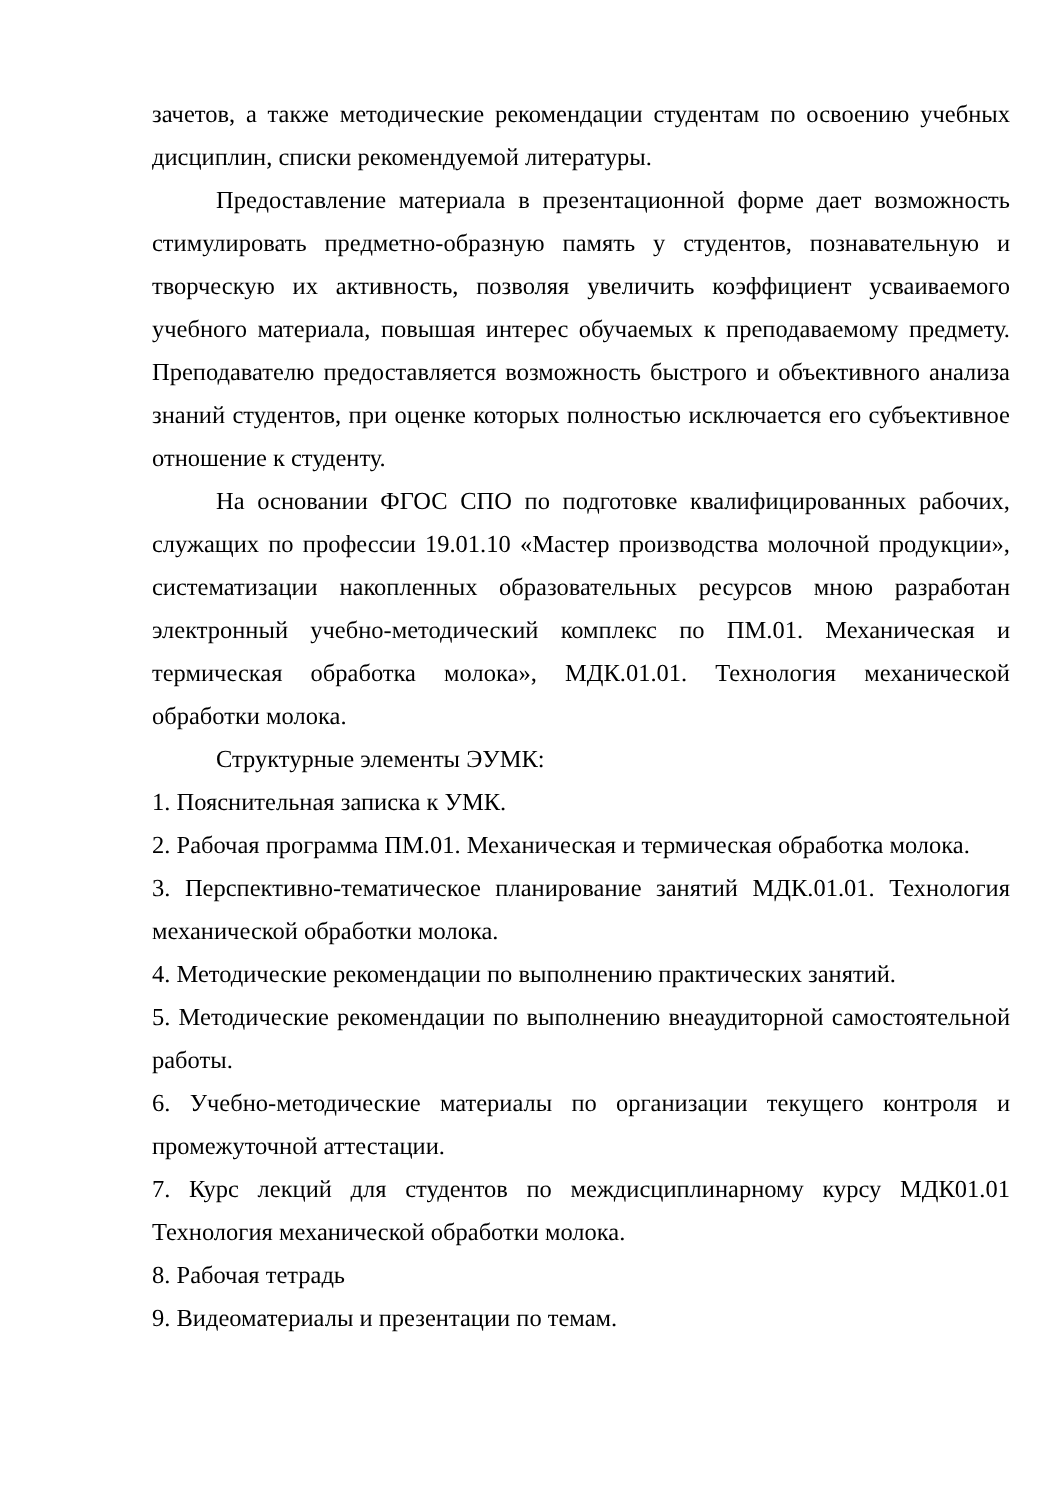зачетов, а также методические рекомендации студентам по освоению учебных дисциплин, списки рекомендуемой литературы.
Предоставление материала в презентационной форме дает возможность стимулировать предметно-образную память у студентов, познавательную и творческую их активность, позволяя увеличить коэффициент усваиваемого учебного материала, повышая интерес обучаемых к преподаваемому предмету. Преподавателю предоставляется возможность быстрого и объективного анализа знаний студентов, при оценке которых полностью исключается его субъективное отношение к студенту.
На основании ФГОС СПО по подготовке квалифицированных рабочих, служащих по профессии 19.01.10 «Мастер производства молочной продукции», систематизации накопленных образовательных ресурсов мною разработан электронный учебно-методический комплекс по ПМ.01. Механическая и термическая обработка молока», МДК.01.01. Технология механической обработки молока.
Структурные элементы ЭУМК:
1. Пояснительная записка к УМК.
2. Рабочая программа ПМ.01. Механическая и термическая обработка молока.
3. Перспективно-тематическое планирование занятий МДК.01.01. Технология механической обработки молока.
4. Методические рекомендации по выполнению практических занятий.
5. Методические рекомендации по выполнению внеаудиторной самостоятельной работы.
6. Учебно-методические материалы по организации текущего контроля и промежуточной аттестации.
7. Курс лекций для студентов по междисциплинарному курсу МДК01.01 Технология механической обработки молока.
8. Рабочая тетрадь
9. Видеоматериалы и презентации по темам.